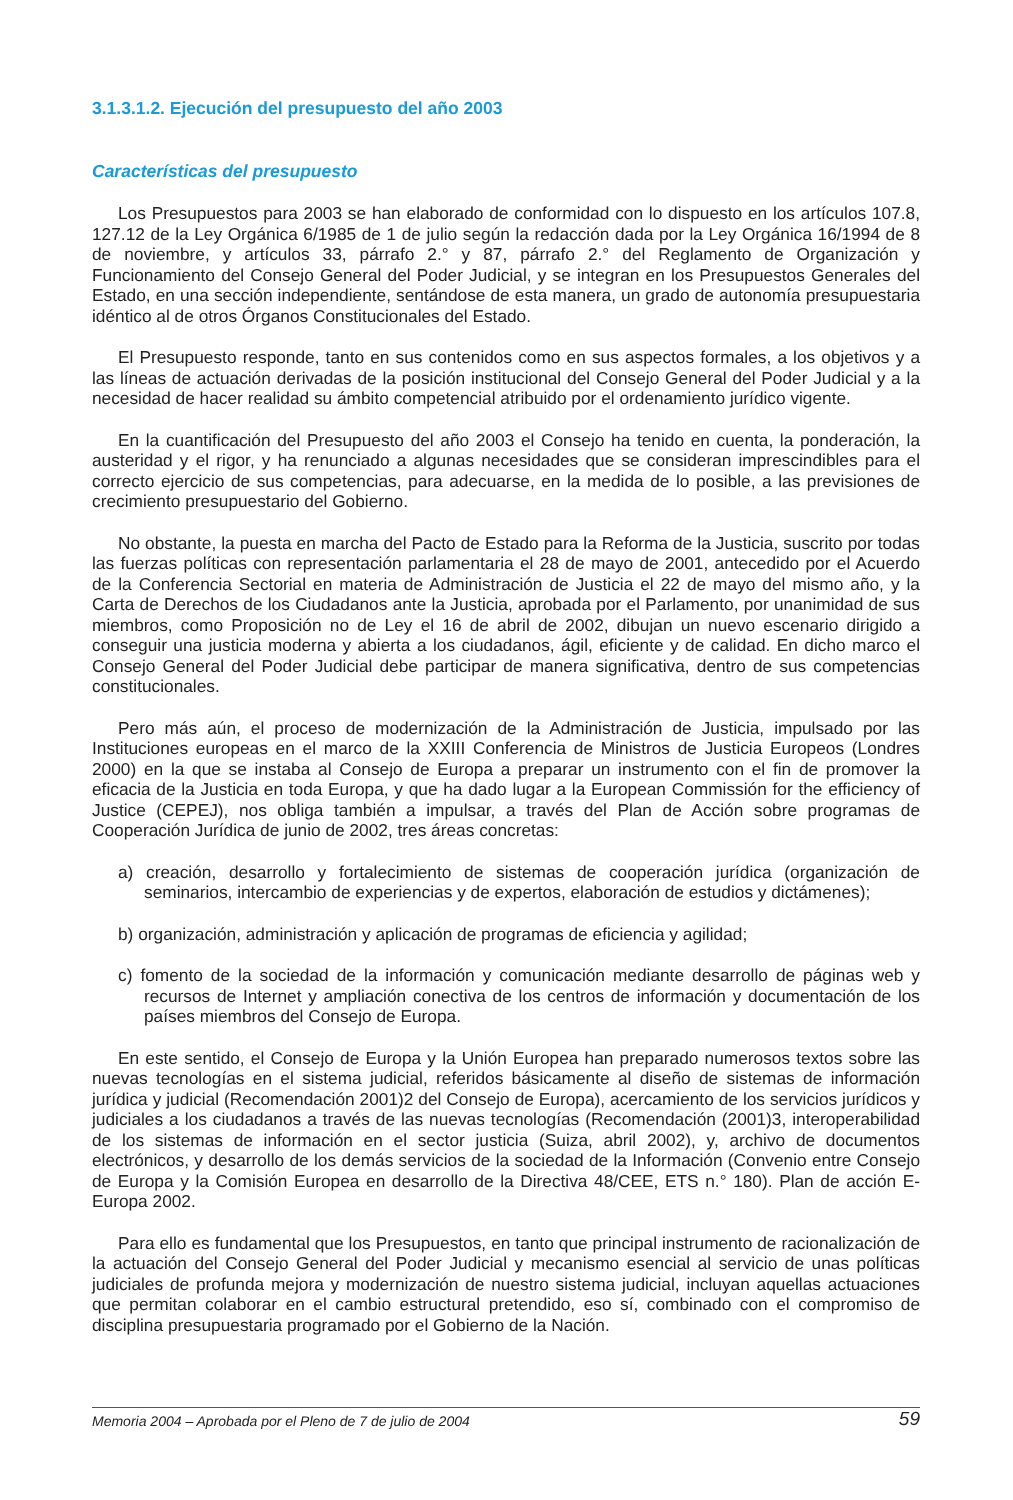3.1.3.1.2. Ejecución del presupuesto del año 2003
Características del presupuesto
Los Presupuestos para 2003 se han elaborado de conformidad con lo dispuesto en los artículos 107.8, 127.12 de la Ley Orgánica 6/1985 de 1 de julio según la redacción dada por la Ley Orgánica 16/1994 de 8 de noviembre, y artículos 33, párrafo 2.° y 87, párrafo 2.° del Reglamento de Organización y Funcionamiento del Consejo General del Poder Judicial, y se integran en los Presupuestos Generales del Estado, en una sección independiente, sentándose de esta manera, un grado de autonomía presupuestaria idéntico al de otros Órganos Constitucionales del Estado.
El Presupuesto responde, tanto en sus contenidos como en sus aspectos formales, a los objetivos y a las líneas de actuación derivadas de la posición institucional del Consejo General del Poder Judicial y a la necesidad de hacer realidad su ámbito competencial atribuido por el ordenamiento jurídico vigente.
En la cuantificación del Presupuesto del año 2003 el Consejo ha tenido en cuenta, la ponderación, la austeridad y el rigor, y ha renunciado a algunas necesidades que se consideran imprescindibles para el correcto ejercicio de sus competencias, para adecuarse, en la medida de lo posible, a las previsiones de crecimiento presupuestario del Gobierno.
No obstante, la puesta en marcha del Pacto de Estado para la Reforma de la Justicia, suscrito por todas las fuerzas políticas con representación parlamentaria el 28 de mayo de 2001, antecedido por el Acuerdo de la Conferencia Sectorial en materia de Administración de Justicia el 22 de mayo del mismo año, y la Carta de Derechos de los Ciudadanos ante la Justicia, aprobada por el Parlamento, por unanimidad de sus miembros, como Proposición no de Ley el 16 de abril de 2002, dibujan un nuevo escenario dirigido a conseguir una justicia moderna y abierta a los ciudadanos, ágil, eficiente y de calidad. En dicho marco el Consejo General del Poder Judicial debe participar de manera significativa, dentro de sus competencias constitucionales.
Pero más aún, el proceso de modernización de la Administración de Justicia, impulsado por las Instituciones europeas en el marco de la XXIII Conferencia de Ministros de Justicia Europeos (Londres 2000) en la que se instaba al Consejo de Europa a preparar un instrumento con el fin de promover la eficacia de la Justicia en toda Europa, y que ha dado lugar a la European Commissión for the efficiency of Justice (CEPEJ), nos obliga también a impulsar, a través del Plan de Acción sobre programas de Cooperación Jurídica de junio de 2002, tres áreas concretas:
a) creación, desarrollo y fortalecimiento de sistemas de cooperación jurídica (organización de seminarios, intercambio de experiencias y de expertos, elaboración de estudios y dictámenes);
b) organización, administración y aplicación de programas de eficiencia y agilidad;
c) fomento de la sociedad de la información y comunicación mediante desarrollo de páginas web y recursos de Internet y ampliación conectiva de los centros de información y documentación de los países miembros del Consejo de Europa.
En este sentido, el Consejo de Europa y la Unión Europea han preparado numerosos textos sobre las nuevas tecnologías en el sistema judicial, referidos básicamente al diseño de sistemas de información jurídica y judicial (Recomendación 2001)2 del Consejo de Europa), acercamiento de los servicios jurídicos y judiciales a los ciudadanos a través de las nuevas tecnologías (Recomendación (2001)3, interoperabilidad de los sistemas de información en el sector justicia (Suiza, abril 2002), y, archivo de documentos electrónicos, y desarrollo de los demás servicios de la sociedad de la Información (Convenio entre Consejo de Europa y la Comisión Europea en desarrollo de la Directiva 48/CEE, ETS n.° 180). Plan de acción E-Europa 2002.
Para ello es fundamental que los Presupuestos, en tanto que principal instrumento de racionalización de la actuación del Consejo General del Poder Judicial y mecanismo esencial al servicio de unas políticas judiciales de profunda mejora y modernización de nuestro sistema judicial, incluyan aquellas actuaciones que permitan colaborar en el cambio estructural pretendido, eso sí, combinado con el compromiso de disciplina presupuestaria programado por el Gobierno de la Nación.
Memoria 2004 – Aprobada por el Pleno de 7 de julio de 2004 59